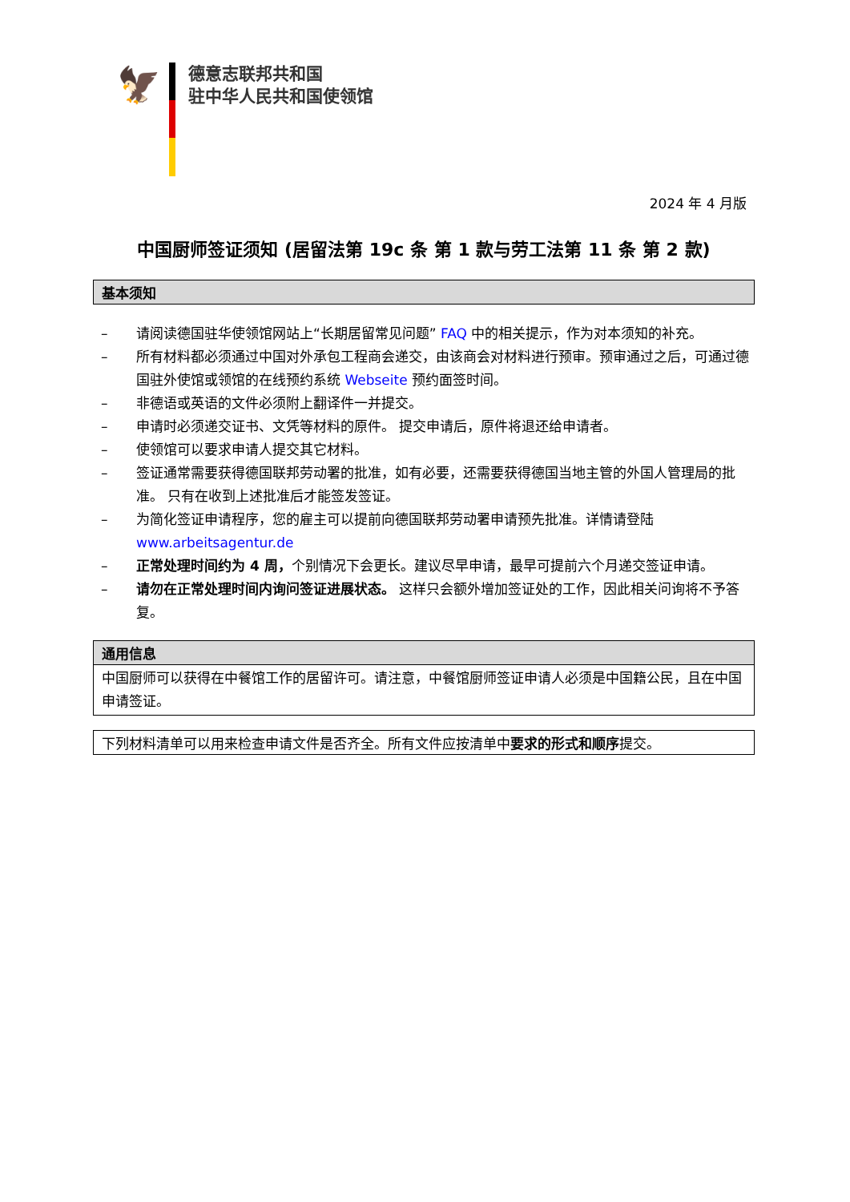🦅
德意志联邦共和国
驻中华人民共和国使领馆
2024 年 4 月版
中国厨师签证须知 (居留法第 19c 条 第 1 款与劳工法第 11 条 第 2 款)
基本须知
– 请阅读德国驻华使领馆网站上“长期居留常见问题” FAQ 中的相关提示，作为对本须知的补充。
– 所有材料都必须通过中国对外承包工程商会递交，由该商会对材料进行预审。预审通过之后，可通过德国驻外使馆或领馆的在线预约系统 Webseite 预约面签时间。
– 非德语或英语的文件必须附上翻译件一并提交。
– 申请时必须递交证书、文凭等材料的原件。 提交申请后，原件将退还给申请者。
– 使领馆可以要求申请人提交其它材料。
– 签证通常需要获得德国联邦劳动署的批准，如有必要，还需要获得德国当地主管的外国人管理局的批准。 只有在收到上述批准后才能签发签证。
– 为简化签证申请程序，您的雇主可以提前向德国联邦劳动署申请预先批准。详情请登陆 www.arbeitsagentur.de
– 正常处理时间约为 4 周，个别情况下会更长。建议尽早申请，最早可提前六个月递交签证申请。
– 请勿在正常处理时间内询问签证进展状态。 这样只会额外增加签证处的工作，因此相关问询将不予答复。
通用信息
中国厨师可以获得在中餐馆工作的居留许可。请注意，中餐馆厨师签证申请人必须是中国籍公民，且在中国申请签证。
下列材料清单可以用来检查申请文件是否齐全。所有文件应按清单中要求的形式和顺序提交。